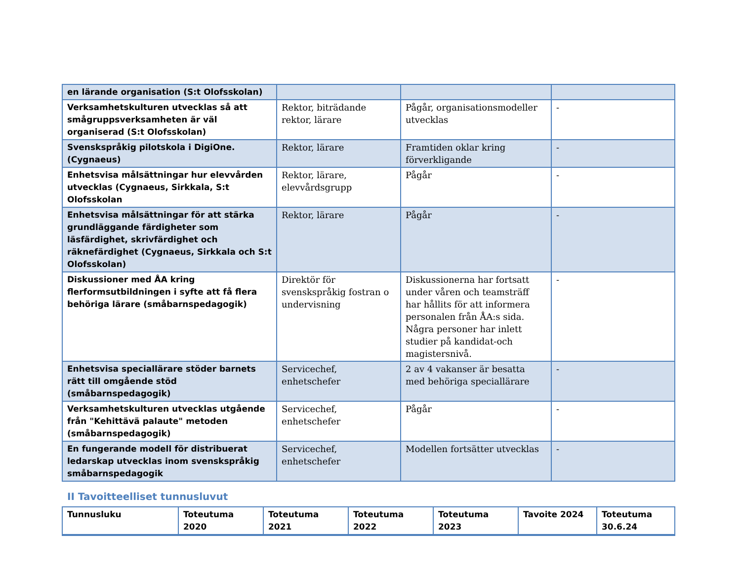| en lärande organisation (S:t Olofsskolan) | | | |
| Verksamhetskulturen utvecklas så att smågruppsverksamheten är väl organiserad (S:t Olofsskolan) | Rektor, biträdande rektor, lärare | Pågår, organisationsmodeller utvecklas | - |
| Svenskspråkig pilotskola i DigiOne. (Cygnaeus) | Rektor, lärare | Framtiden oklar kring förverkligande | - |
| Enhetsvisa målsättningar hur elevvården utvecklas (Cygnaeus, Sirkkala, S:t Olofsskolan | Rektor, lärare, elevvårdsgrupp | Pågår | - |
| Enhetsvisa målsättningar för att stärka grundläggande färdigheter som läsfärdighet, skrivfärdighet och räknefärdighet (Cygnaeus, Sirkkala och S:t Olofsskolan) | Rektor, lärare | Pågår | - |
| Diskussioner med ÅA kring flerformsutbildningen i syfte att få flera behöriga lärare (småbarnspedagogik) | Direktör för svenskspråkig fostran o undervisning | Diskussionerna har fortsatt under våren och teamsträff har hållits för att informera personalen från ÅA:s sida. Några personer har inlett studier på kandidat-och magistersnivå. | - |
| Enhetsvisa speciallärare stöder barnets rätt till omgående stöd (småbarnspedagogik) | Servicechef, enhetschefer | 2 av 4 vakanser är besatta med behöriga speciallärare | - |
| Verksamhetskulturen utvecklas utgående från "Kehittävä palaute" metoden (småbarnspedagogik) | Servicechef, enhetschefer | Pågår | - |
| En fungerande modell för distribuerat ledarskap utvecklas inom svenskspråkig småbarnspedagogik | Servicechef, enhetschefer | Modellen fortsätter utvecklas | - |
II Tavoitteelliset tunnusluvut
| Tunnusluku | Toteutuma 2020 | Toteutuma 2021 | Toteutuma 2022 | Toteutuma 2023 | Tavoite 2024 | Toteutuma 30.6.24 |